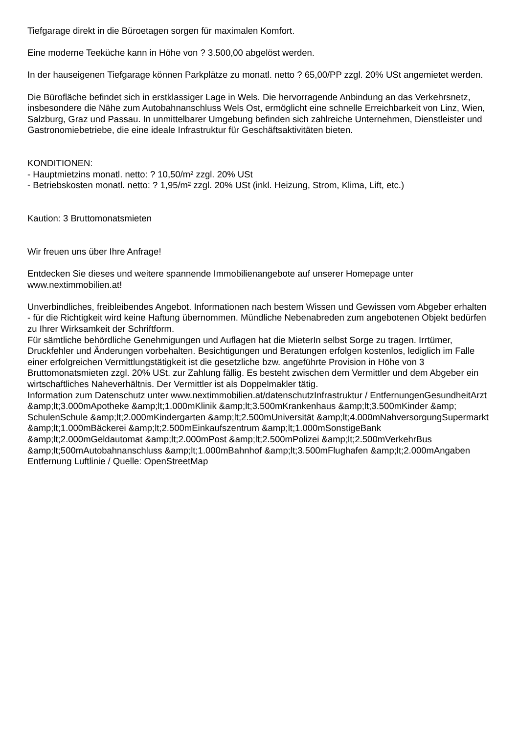Tiefgarage direkt in die Büroetagen sorgen für maximalen Komfort.
Eine moderne Teeküche kann in Höhe von ? 3.500,00 abgelöst werden.
In der hauseigenen Tiefgarage können Parkplätze zu monatl. netto ? 65,00/PP zzgl. 20% USt angemietet werden.
Die Bürofläche befindet sich in erstklassiger Lage in Wels. Die hervorragende Anbindung an das Verkehrsnetz, insbesondere die Nähe zum Autobahnanschluss Wels Ost, ermöglicht eine schnelle Erreichbarkeit von Linz, Wien, Salzburg, Graz und Passau. In unmittelbarer Umgebung befinden sich zahlreiche Unternehmen, Dienstleister und Gastronomiebetriebe, die eine ideale Infrastruktur für Geschäftsaktivitäten bieten.
KONDITIONEN:
- Hauptmietzins monatl. netto: ? 10,50/m² zzgl. 20% USt
- Betriebskosten monatl. netto: ? 1,95/m² zzgl. 20% USt (inkl. Heizung, Strom, Klima, Lift, etc.)
Kaution: 3 Bruttomonatsmieten
Wir freuen uns über Ihre Anfrage!
Entdecken Sie dieses und weitere spannende Immobilienangebote auf unserer Homepage unter www.nextimmobilien.at!
Unverbindliches, freibleibendes Angebot. Informationen nach bestem Wissen und Gewissen vom Abgeber erhalten - für die Richtigkeit wird keine Haftung übernommen. Mündliche Nebenabreden zum angebotenen Objekt bedürfen zu Ihrer Wirksamkeit der Schriftform.
Für sämtliche behördliche Genehmigungen und Auflagen hat die MieterIn selbst Sorge zu tragen. Irrtümer, Druckfehler und Änderungen vorbehalten. Besichtigungen und Beratungen erfolgen kostenlos, lediglich im Falle einer erfolgreichen Vermittlungstätigkeit ist die gesetzliche bzw. angeführte Provision in Höhe von 3 Bruttomonatsmieten zzgl. 20% USt. zur Zahlung fällig. Es besteht zwischen dem Vermittler und dem Abgeber ein wirtschaftliches Naheverhältnis. Der Vermittler ist als Doppelmakler tätig.
Information zum Datenschutz unter www.nextimmobilien.at/datenschutzInfrastruktur / EntfernungenGesundheitArzt &amp;lt;3.000mApotheke &amp;lt;1.000mKlinik &amp;lt;3.500mKrankenhaus &amp;lt;3.500mKinder &amp; SchulenSchule &amp;lt;2.000mKindergarten &amp;lt;2.500mUniversität &amp;lt;4.000mNahversorgungSupermarkt &amp;lt;1.000mBäckerei &amp;lt;2.500mEinkaufszentrum &amp;lt;1.000mSonstigeBank &amp;lt;2.000mGeldautomat &amp;lt;2.000mPost &amp;lt;2.500mPolizei &amp;lt;2.500mVerkehrBus &amp;lt;500mAutobahnanschluss &amp;lt;1.000mBahnhof &amp;lt;3.500mFlughafen &amp;lt;2.000mAngaben Entfernung Luftlinie / Quelle: OpenStreetMap